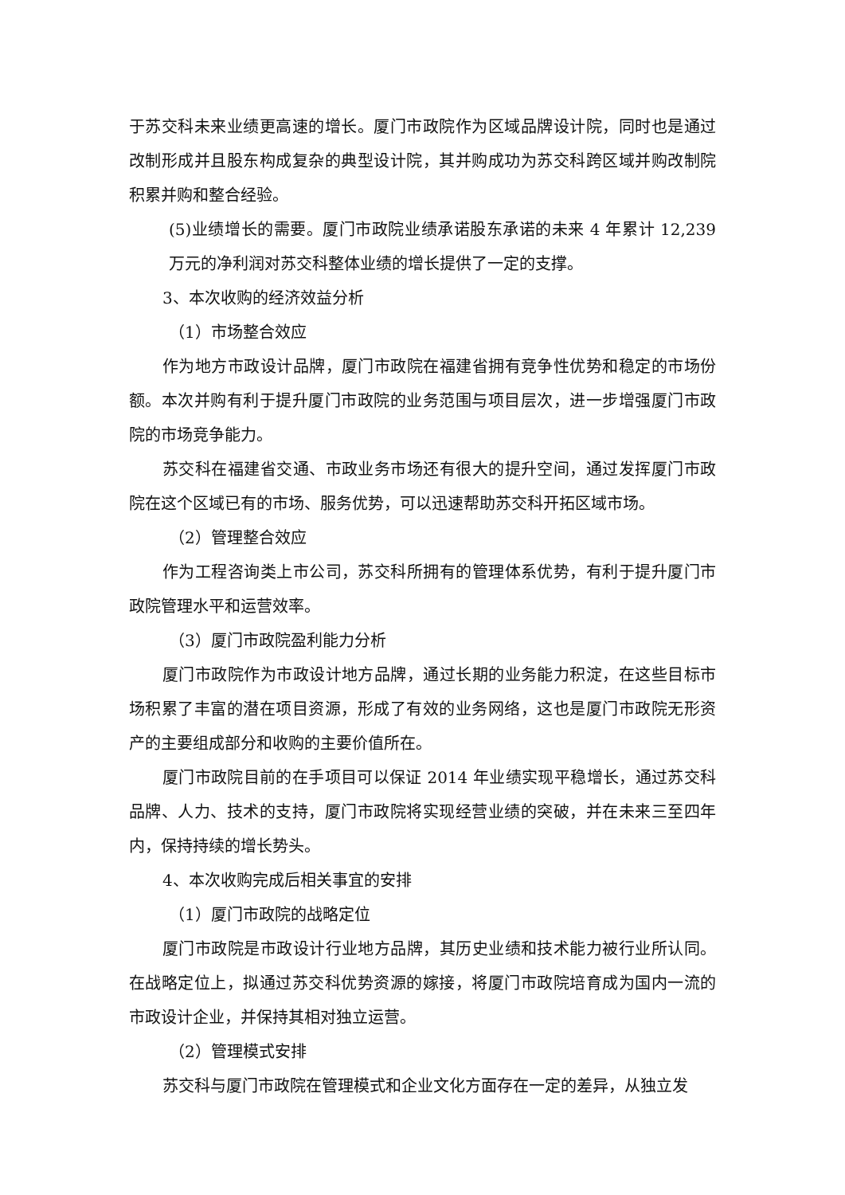于苏交科未来业绩更高速的增长。厦门市政院作为区域品牌设计院，同时也是通过改制形成并且股东构成复杂的典型设计院，其并购成功为苏交科跨区域并购改制院积累并购和整合经验。
(5)业绩增长的需要。厦门市政院业绩承诺股东承诺的未来 4 年累计 12,239 万元的净利润对苏交科整体业绩的增长提供了一定的支撑。
3、本次收购的经济效益分析
（1）市场整合效应
作为地方市政设计品牌，厦门市政院在福建省拥有竞争性优势和稳定的市场份额。本次并购有利于提升厦门市政院的业务范围与项目层次，进一步增强厦门市政院的市场竞争能力。
苏交科在福建省交通、市政业务市场还有很大的提升空间，通过发挥厦门市政院在这个区域已有的市场、服务优势，可以迅速帮助苏交科开拓区域市场。
（2）管理整合效应
作为工程咨询类上市公司，苏交科所拥有的管理体系优势，有利于提升厦门市政院管理水平和运营效率。
（3）厦门市政院盈利能力分析
厦门市政院作为市政设计地方品牌，通过长期的业务能力积淀，在这些目标市场积累了丰富的潜在项目资源，形成了有效的业务网络，这也是厦门市政院无形资产的主要组成部分和收购的主要价值所在。
厦门市政院目前的在手项目可以保证 2014 年业绩实现平稳增长，通过苏交科品牌、人力、技术的支持，厦门市政院将实现经营业绩的突破，并在未来三至四年内，保持持续的增长势头。
4、本次收购完成后相关事宜的安排
（1）厦门市政院的战略定位
厦门市政院是市政设计行业地方品牌，其历史业绩和技术能力被行业所认同。在战略定位上，拟通过苏交科优势资源的嫁接，将厦门市政院培育成为国内一流的市政设计企业，并保持其相对独立运营。
（2）管理模式安排
苏交科与厦门市政院在管理模式和企业文化方面存在一定的差异，从独立发